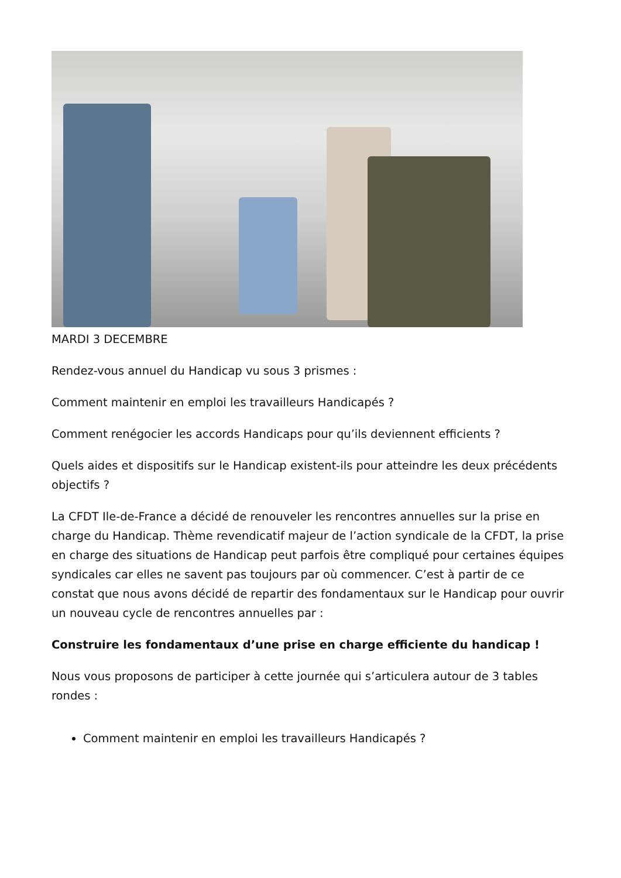MARDI 3 DECEMBRE
Rendez-vous annuel du Handicap vu sous 3 prismes :
Comment maintenir en emploi les travailleurs Handicapés ?
Comment renégocier les accords Handicaps pour qu’ils deviennent efficients ?
Quels aides et dispositifs sur le Handicap existent-ils pour atteindre les deux précédents objectifs ?
La CFDT Ile-de-France a décidé de renouveler les rencontres annuelles sur la prise en charge du Handicap. Thème revendicatif majeur de l’action syndicale de la CFDT, la prise en charge des situations de Handicap peut parfois être compliqué pour certaines équipes syndicales car elles ne savent pas toujours par où commencer. C’est à partir de ce constat que nous avons décidé de repartir des fondamentaux sur le Handicap pour ouvrir un nouveau cycle de rencontres annuelles par :
Construire les fondamentaux d’une prise en charge efficiente du handicap !
Nous vous proposons de participer à cette journée qui s’articulera autour de 3 tables rondes :
Comment maintenir en emploi les travailleurs Handicapés ?